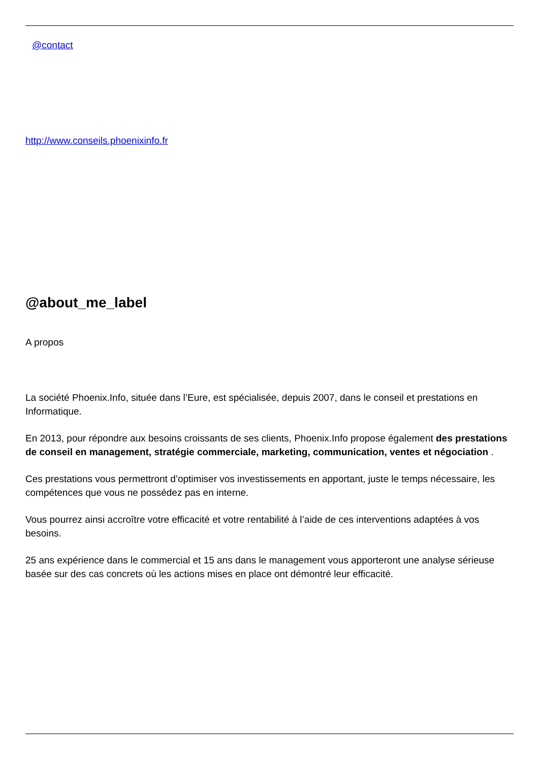@contact
http://www.conseils.phoenixinfo.fr
@about_me_label
A propos
La société Phoenix.Info, située dans l’Eure, est spécialisée, depuis 2007, dans le conseil et prestations en Informatique.
En 2013, pour répondre aux besoins croissants de ses clients, Phoenix.Info propose également des prestations de conseil en management, stratégie commerciale, marketing, communication, ventes et négociation .
Ces prestations vous permettront d’optimiser vos investissements en apportant, juste le temps nécessaire, les compétences que vous ne possédez pas en interne.
Vous pourrez ainsi accroître votre efficacité et votre rentabilité à l’aide de ces interventions adaptées à vos besoins.
25 ans expérience dans le commercial et 15 ans dans le management vous apporteront une analyse sérieuse basée sur des cas concrets où les actions mises en place ont démontré leur efficacité.